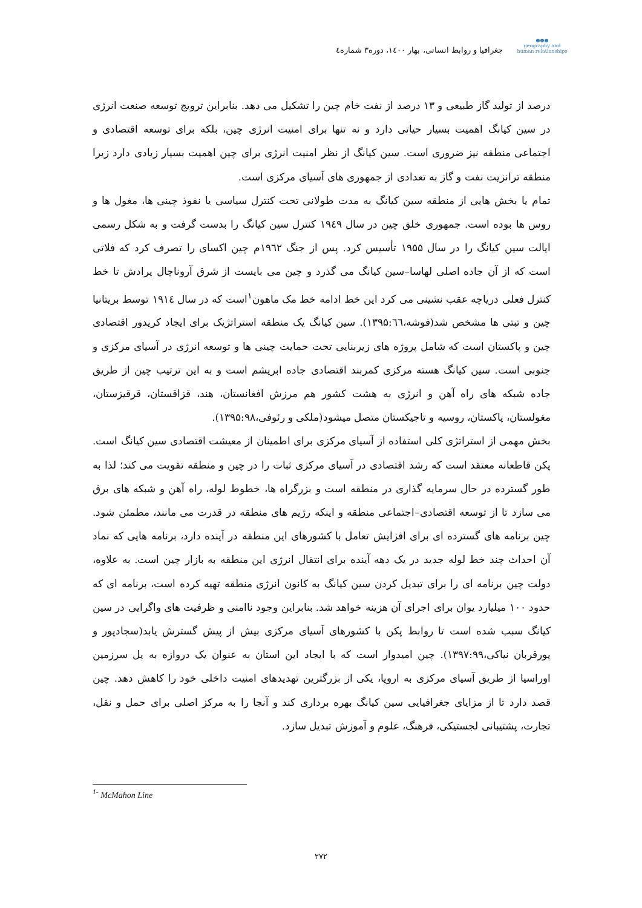●●●
geography and human relationships
جغرافیا و روابط انسانی، بهار ۱٤۰۰، دوره۳ شماره٤
درصد از تولید گاز طبیعی و ۱۳ درصد از نفت خام چین را تشکیل می دهد. بنابراین ترویج توسعه صنعت انرژی در سین کیانگ اهمیت بسیار حیاتی دارد و نه تنها برای امنیت انرژی چین، بلکه برای توسعه اقتصادی و اجتماعی منطقه نیز ضروری است. سین کیانگ از نظر امنیت انرژی برای چین اهمیت بسیار زیادی دارد زیرا منطقه ترانزیت نفت و گاز به تعدادی از جمهوری های آسیای مرکزی است.
تمام یا بخش هایی از منطقه سین کیانگ به مدت طولانی تحت کنترل سیاسی یا نفوذ چینی ها، مغول ها و روس ها بوده است. جمهوری خلق چین در سال ۱۹٤۹ کنترل سین کیانگ را بدست گرفت و به شکل رسمی ایالت سین کیانگ را در سال ۱۹۵۵ تأسیس کرد. پس از جنگ ۱۹٦۲م چین اکسای را تصرف کرد که فلاتی است که از آن جاده اصلی لهاسا–سین کیانگ می گذرد و چین می بایست از شرق آروناچال پرادش تا خط کنترل فعلی دریاچه عقب نشینی می کرد این خط ادامه خط مک ماهون<sup>۱</sup>است که در سال ۱۹۱٤ توسط بریتانیا چین و تبتی ها مشخص شد(فوشه،۱۳۹۵:٦٦). سین کیانگ یک منطقه استراتژیک برای ایجاد کریدور اقتصادی چین و پاکستان است که شامل پروژه های زیربنایی تحت حمایت چینی ها و توسعه انرژی در آسیای مرکزی و جنوبی است. سین کیانگ هسته مرکزی کمربند اقتصادی جاده ابریشم است و به این ترتیب چین از طریق جاده شبکه های راه آهن و انرژی به هشت کشور هم مرزش افغانستان، هند، قزاقستان، قرقیزستان، مغولستان، پاکستان، روسیه و تاجیکستان متصل میشود(ملکی و رئوفی،۱۳۹۵:۹۸).
بخش مهمی از استراتژی کلی استفاده از آسیای مرکزی برای اطمینان از معیشت اقتصادی سین کیانگ است. پکن قاطعانه معتقد است که رشد اقتصادی در آسیای مرکزی ثبات را در چین و منطقه تقویت می کند؛ لذا به طور گسترده در حال سرمایه گذاری در منطقه است و بزرگراه ها، خطوط لوله، راه آهن و شبکه های برق می سازد تا از توسعه اقتصادی–اجتماعی منطقه و اینکه رژیم های منطقه در قدرت می مانند، مطمئن شود. چین برنامه های گسترده ای برای افزایش تعامل با کشورهای این منطقه در آینده دارد، برنامه هایی که نماد آن احداث چند خط لوله جدید در یک دهه آینده برای انتقال انرژی این منطقه به بازار چین است. به علاوه، دولت چین برنامه ای را برای تبدیل کردن سین کیانگ به کانون انرژی منطقه تهیه کرده است، برنامه ای که حدود ۱۰۰ میلیارد یوان برای اجرای آن هزینه خواهد شد. بنابراین وجود ناامنی و ظرفیت های واگرایی در سین کیانگ سبب شده است تا روابط پکن با کشورهای آسیای مرکزی بیش از پیش گسترش یابد(سجادپور و پورقربان نیاکی،۱۳۹۷:۹۹). چین امیدوار است که با ایجاد این استان به عنوان یک دروازه به پل سرزمین اوراسیا از طریق آسیای مرکزی به اروپا، یکی از بزرگترین تهدیدهای امنیت داخلی خود را کاهش دهد. چین قصد دارد تا از مزایای جغرافیایی سین کیانگ بهره برداری کند و آنجا را به مرکز اصلی برای حمل و نقل، تجارت، پشتیبانی لجستیکی، فرهنگ، علوم و آموزش تبدیل سازد.
<sup>1-</sup> McMahon Line
۲۷۲